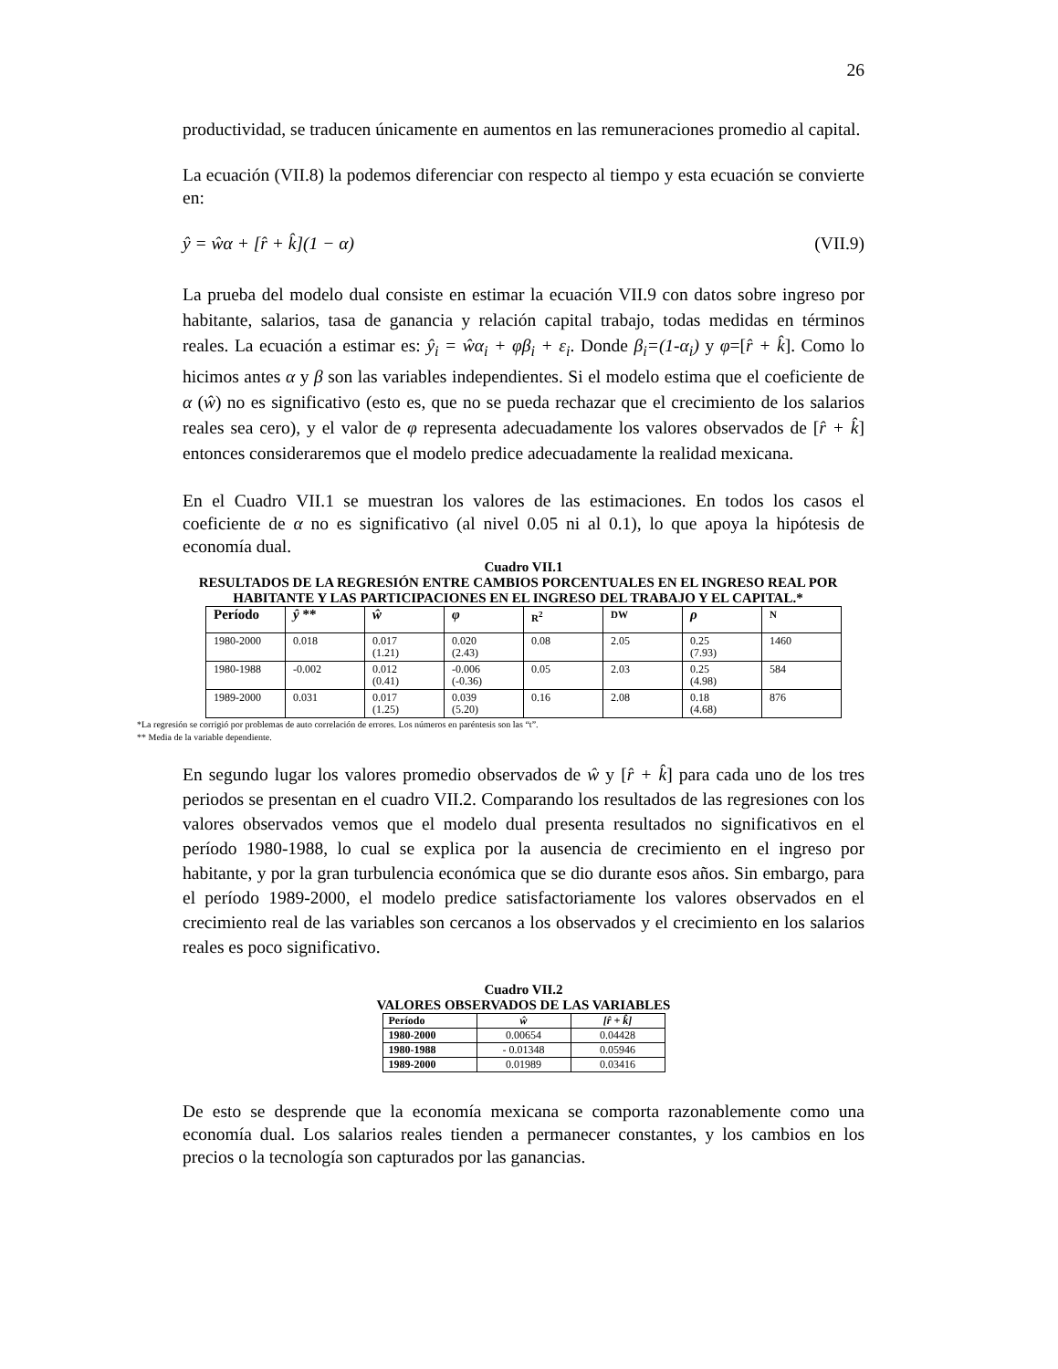26
productividad, se traducen únicamente en aumentos en las remuneraciones promedio al capital.
La ecuación (VII.8) la podemos diferenciar con respecto al tiempo y esta ecuación se convierte en:
ŷ = ŵα + [r̂ + k̂](1 − α) (VII.9)
La prueba del modelo dual consiste en estimar la ecuación VII.9 con datos sobre ingreso por habitante, salarios, tasa de ganancia y relación capital trabajo, todas medidas en términos reales. La ecuación a estimar es: ŷ<sub>i</sub> = ŵα<sub>i</sub> + φβ<sub>i</sub> + ε<sub>i</sub>. Donde β<sub>i</sub>=(1-α<sub>i</sub>) y φ=[r̂ + k̂]. Como lo hicimos antes α y β son las variables independientes. Si el modelo estima que el coeficiente de α (ŵ) no es significativo (esto es, que no se pueda rechazar que el crecimiento de los salarios reales sea cero), y el valor de φ representa adecuadamente los valores observados de [r̂ + k̂] entonces consideraremos que el modelo predice adecuadamente la realidad mexicana.
En el Cuadro VII.1 se muestran los valores de las estimaciones. En todos los casos el coeficiente de α no es significativo (al nivel 0.05 ni al 0.1), lo que apoya la hipótesis de economía dual.
Cuadro VII.1
RESULTADOS DE LA REGRESIÓN ENTRE CAMBIOS PORCENTUALES EN EL INGRESO REAL POR HABITANTE Y LAS PARTICIPACIONES EN EL INGRESO DEL TRABAJO Y EL CAPITAL.*
| Período | ŷ ** | ŵ | φ | R<sup>2</sup> | DW | ρ | N |
| --- | --- | --- | --- | --- | --- | --- | --- |
| 1980-2000 | 0.018 | 0.017 (1.21) | 0.020 (2.43) | 0.08 | 2.05 | 0.25 (7.93) | 1460 |
| 1980-1988 | -0.002 | 0.012 (0.41) | -0.006 (-0.36) | 0.05 | 2.03 | 0.25 (4.98) | 584 |
| 1989-2000 | 0.031 | 0.017 (1.25) | 0.039 (5.20) | 0.16 | 2.08 | 0.18 (4.68) | 876 |
*La regresión se corrigió por problemas de auto correlación de errores. Los números en paréntesis son las “t”.
** Media de la variable dependiente.
En segundo lugar los valores promedio observados de ŵ y [r̂ + k̂] para cada uno de los tres periodos se presentan en el cuadro VII.2. Comparando los resultados de las regresiones con los valores observados vemos que el modelo dual presenta resultados no significativos en el período 1980-1988, lo cual se explica por la ausencia de crecimiento en el ingreso por habitante, y por la gran turbulencia económica que se dio durante esos años. Sin embargo, para el período 1989-2000, el modelo predice satisfactoriamente los valores observados en el crecimiento real de las variables son cercanos a los observados y el crecimiento en los salarios reales es poco significativo.
Cuadro VII.2
VALORES OBSERVADOS DE LAS VARIABLES
| Período | ŵ | [r̂ + k̂] |
| --- | --- | --- |
| 1980-2000 | 0.00654 | 0.04428 |
| 1980-1988 | - 0.01348 | 0.05946 |
| 1989-2000 | 0.01989 | 0.03416 |
De esto se desprende que la economía mexicana se comporta razonablemente como una economía dual. Los salarios reales tienden a permanecer constantes, y los cambios en los precios o la tecnología son capturados por las ganancias.